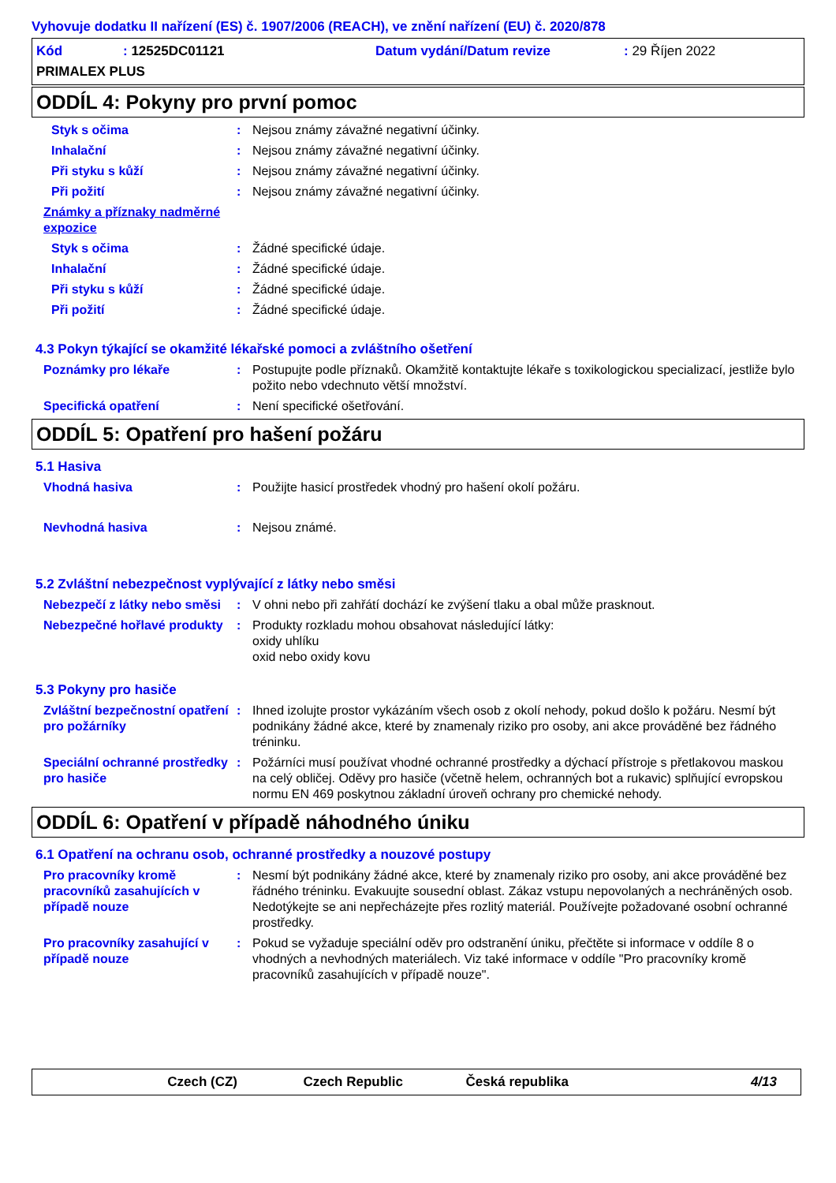Vyhovuje dodatku II nařízení (ES) č. 1907/2006 (REACH), ve znění nařízení (EU) č. 2020/878
Kód: 12525DC01121 Datum vydání/Datum revize: 29 Říjen 2022
PRIMALEX PLUS
ODDÍL 4: Pokyny pro první pomoc
Styk s očima: Nejsou známy závažné negativní účinky.
Inhalační: Nejsou známy závažné negativní účinky.
Při styku s kůží: Nejsou známy závažné negativní účinky.
Při požití: Nejsou známy závažné negativní účinky.
Známky a příznaky nadměrné expozice
Styk s očima: Žádné specifické údaje.
Inhalační: Žádné specifické údaje.
Při styku s kůží: Žádné specifické údaje.
Při požití: Žádné specifické údaje.
4.3 Pokyn týkající se okamžité lékařské pomoci a zvláštního ošetření
Poznámky pro lékaře: Postupujte podle příznaků. Okamžitě kontaktujte lékaře s toxikologickou specializací, jestliže bylo požito nebo vdechnuto větší množství.
Specifická opatření: Není specifické ošetřování.
ODDÍL 5: Opatření pro hašení požáru
5.1 Hasiva
Vhodná hasiva: Použijte hasicí prostředek vhodný pro hašení okolí požáru.
Nevhodná hasiva: Nejsou známé.
5.2 Zvláštní nebezpečnost vyplývající z látky nebo směsi
Nebezpečí z látky nebo směsi: V ohni nebo při zahřátí dochází ke zvýšení tlaku a obal může prasknout.
Nebezpečné hořlavé produkty: Produkty rozkladu mohou obsahovat následující látky:
oxidy uhlíku
oxid nebo oxidy kovu
5.3 Pokyny pro hasiče
Zvláštní bezpečnostní opatření pro požárníky: Ihned izolujte prostor vykázáním všech osob z okolí nehody, pokud došlo k požáru. Nesmí být podnikány žádné akce, které by znamenaly riziko pro osoby, ani akce prováděné bez řádného tréninku.
Speciální ochranné prostředky pro hasiče: Požárníci musí používat vhodné ochranné prostředky a dýchací přístroje s přetlakovou maskou na celý obličej. Oděvy pro hasiče (včetně helem, ochranných bot a rukavic) splňující evropskou normu EN 469 poskytnou základní úroveň ochrany pro chemické nehody.
ODDÍL 6: Opatření v případě náhodného úniku
6.1 Opatření na ochranu osob, ochranné prostředky a nouzové postupy
Pro pracovníky kromě pracovníků zasahujících v případě nouze: Nesmí být podnikány žádné akce, které by znamenaly riziko pro osoby, ani akce prováděné bez řádného tréninku. Evakuujte sousední oblast. Zákaz vstupu nepovolaných a nechráněných osob. Nedotýkejte se ani nepřecházejte přes rozlitý materiál. Používejte požadované osobní ochranné prostředky.
Pro pracovníky zasahující v případě nouze: Pokud se vyžaduje speciální oděv pro odstranění úniku, přečtěte si informace v oddíle 8 o vhodných a nevhodných materiálech. Viz také informace v oddíle "Pro pracovníky kromě pracovníků zasahujících v případě nouze".
Czech (CZ) Czech Republic Česká republika 4/13